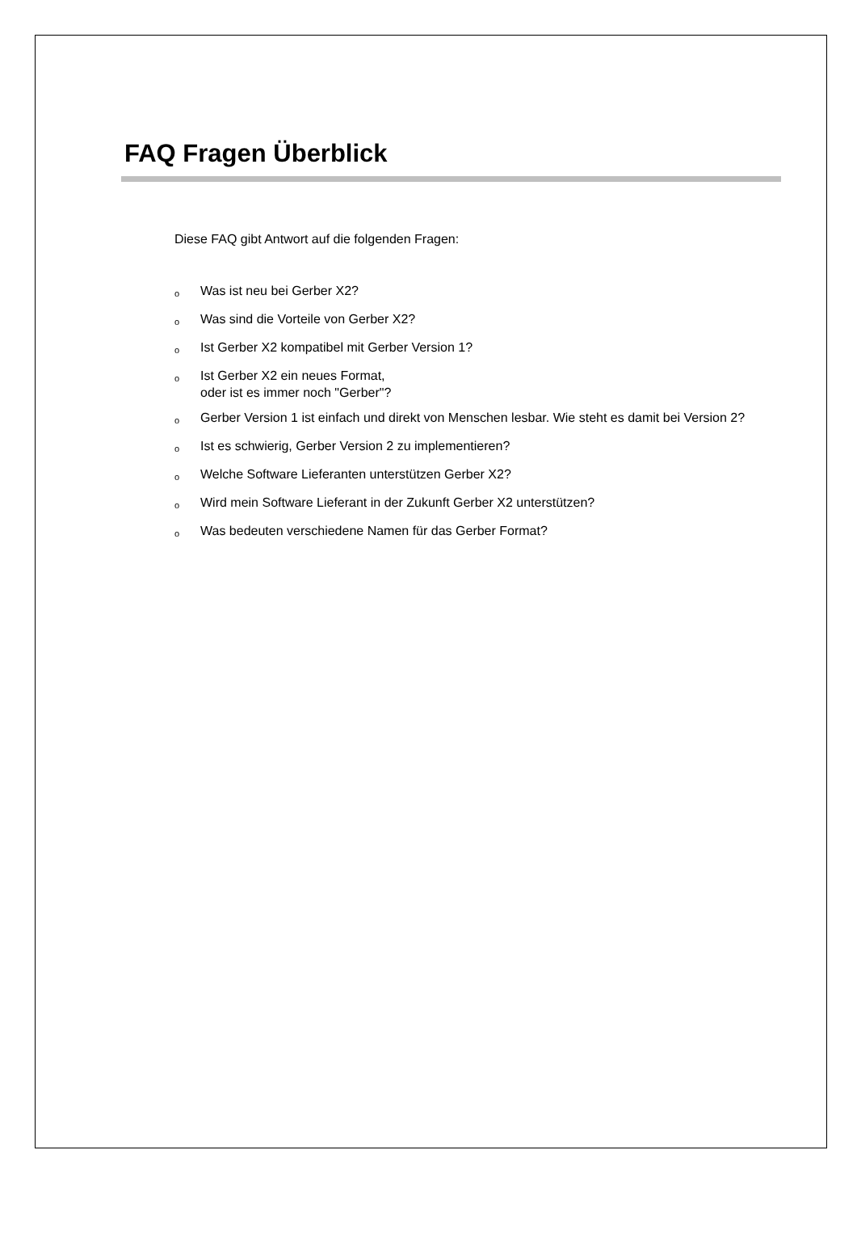FAQ Fragen Überblick
Diese FAQ gibt Antwort auf die folgenden Fragen:
o Was ist neu bei Gerber X2?
o Was sind die Vorteile von Gerber X2?
o Ist Gerber X2 kompatibel mit Gerber Version 1?
o Ist Gerber X2 ein neues Format,
oder ist es immer noch "Gerber"?
o Gerber Version 1 ist einfach und direkt von Menschen lesbar. Wie steht es damit bei Version 2?
o Ist es schwierig, Gerber Version 2 zu implementieren?
o Welche Software Lieferanten unterstützen Gerber X2?
o Wird mein Software Lieferant in der Zukunft Gerber X2 unterstützen?
o Was bedeuten verschiedene Namen für das Gerber Format?